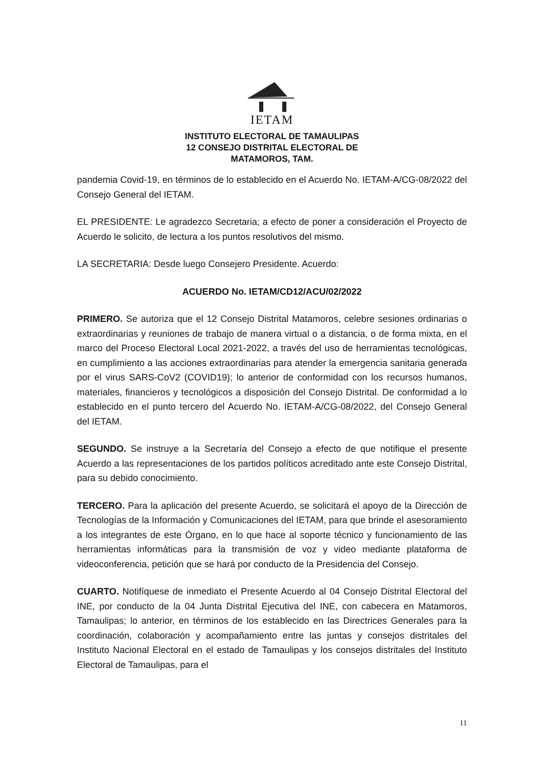IETAM
INSTITUTO ELECTORAL DE TAMAULIPAS
12 CONSEJO DISTRITAL ELECTORAL DE
MATAMOROS, TAM.
pandemia Covid-19, en términos de lo establecido en el Acuerdo No. IETAM-A/CG-08/2022 del Consejo General del IETAM.
EL PRESIDENTE: Le agradezco Secretaria; a efecto de poner a consideración el Proyecto de Acuerdo le solicito, de lectura a los puntos resolutivos del mismo.
LA SECRETARIA: Desde luego Consejero Presidente. Acuerdo:
ACUERDO No. IETAM/CD12/ACU/02/2022
PRIMERO. Se autoriza que el 12 Consejo Distrital Matamoros, celebre sesiones ordinarias o extraordinarias y reuniones de trabajo de manera virtual o a distancia, o de forma mixta, en el marco del Proceso Electoral Local 2021-2022, a través del uso de herramientas tecnológicas, en cumplimiento a las acciones extraordinarias para atender la emergencia sanitaria generada por el virus SARS-CoV2 (COVID19); lo anterior de conformidad con los recursos humanos, materiales, financieros y tecnológicos a disposición del Consejo Distrital. De conformidad a lo establecido en el punto tercero del Acuerdo No. IETAM-A/CG-08/2022, del Consejo General del IETAM.
SEGUNDO. Se instruye a la Secretaría del Consejo a efecto de que notifique el presente Acuerdo a las representaciones de los partidos políticos acreditado ante este Consejo Distrital, para su debido conocimiento.
TERCERO. Para la aplicación del presente Acuerdo, se solicitará el apoyo de la Dirección de Tecnologías de la Información y Comunicaciones del IETAM, para que brinde el asesoramiento a los integrantes de este Órgano, en lo que hace al soporte técnico y funcionamiento de las herramientas informáticas para la transmisión de voz y video mediante plataforma de videoconferencia, petición que se hará por conducto de la Presidencia del Consejo.
CUARTO. Notifíquese de inmediato el Presente Acuerdo al 04 Consejo Distrital Electoral del INE, por conducto de la 04 Junta Distrital Ejecutiva del INE, con cabecera en Matamoros, Tamaulipas; lo anterior, en términos de los establecido en las Directrices Generales para la coordinación, colaboración y acompañamiento entre las juntas y consejos distritales del Instituto Nacional Electoral en el estado de Tamaulipas y los consejos distritales del Instituto Electoral de Tamaulipas, para el
11